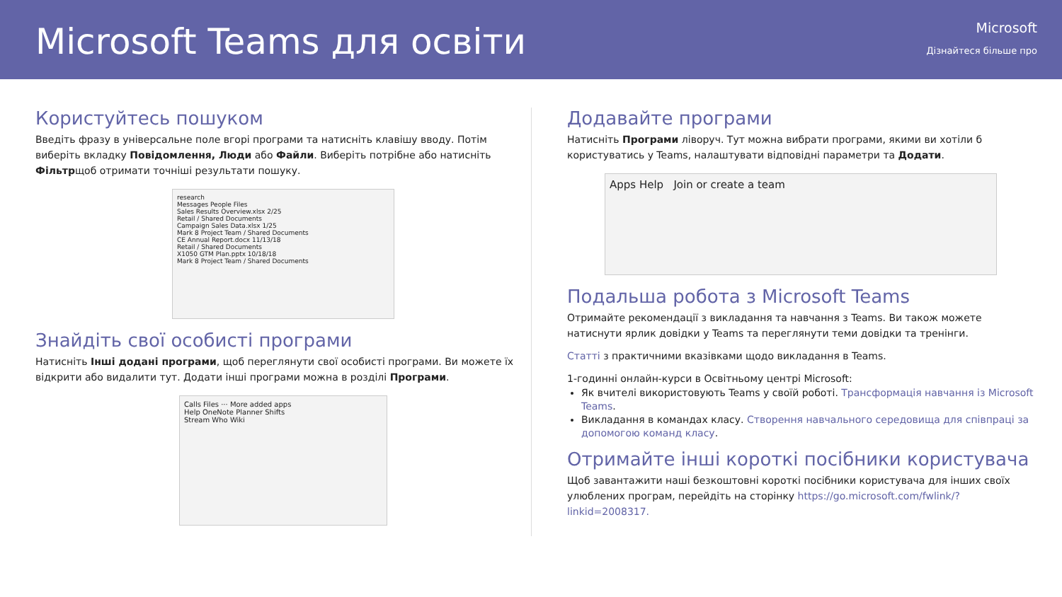Microsoft Teams для освіти
Microsoft
Дізнайтеся більше про
Користуйтесь пошуком
Введіть фразу в універсальне поле вгорі програми та натисніть клавішу вводу. Потім виберіть вкладку Повідомлення, Люди або Файли. Виберіть потрібне або натисніть Фільтрщоб отримати точніші результати пошуку.
research
Messages People Files
Sales Results Overview.xlsx 2/25
Retail / Shared Documents
Campaign Sales Data.xlsx 1/25
Mark 8 Project Team / Shared Documents
CE Annual Report.docx 11/13/18
Retail / Shared Documents
X1050 GTM Plan.pptx 10/18/18
Mark 8 Project Team / Shared Documents
Знайдіть свої особисті програми
Натисніть Інші додані програми, щоб переглянути свої особисті програми. Ви можете їх відкрити або видалити тут. Додати інші програми можна в розділі Програми.
Calls Files ··· More added apps
Help OneNote Planner Shifts
Stream Who Wiki
Додавайте програми
Натисніть Програми ліворуч. Тут можна вибрати програми, якими ви хотіли б користуватись у Teams, налаштувати відповідні параметри та Додати.
Apps Help Join or create a team
Подальша робота з Microsoft Teams
Отримайте рекомендації з викладання та навчання з Teams. Ви також можете натиснути ярлик довідки у Teams та переглянути теми довідки та тренінги.
Статті з практичними вказівками щодо викладання в Teams.
1-годинні онлайн-курси в Освітньому центрі Microsoft:
Як вчителі використовують Teams у своїй роботі. Трансформація навчання із Microsoft Teams.
Викладання в командах класу. Створення навчального середовища для співпраці за допомогою команд класу.
Отримайте інші короткі посібники користувача
Щоб завантажити наші безкоштовні короткі посібники користувача для інших своїх улюблених програм, перейдіть на сторінку https://go.microsoft.com/fwlink/?linkid=2008317.